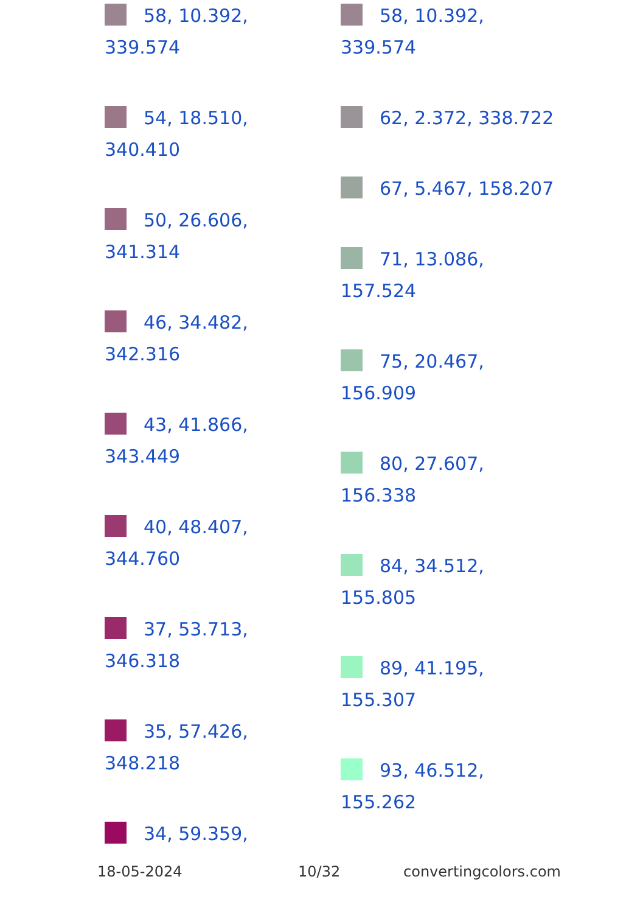58, 10.392, 339.574
54, 18.510, 340.410
50, 26.606, 341.314
46, 34.482, 342.316
43, 41.866, 343.449
40, 48.407, 344.760
37, 53.713, 346.318
35, 57.426, 348.218
34, 59.359,
58, 10.392, 339.574
62, 2.372, 338.722
67, 5.467, 158.207
71, 13.086, 157.524
75, 20.467, 156.909
80, 27.607, 156.338
84, 34.512, 155.805
89, 41.195, 155.307
93, 46.512, 155.262
18-05-2024 10/32 convertingcolors.com